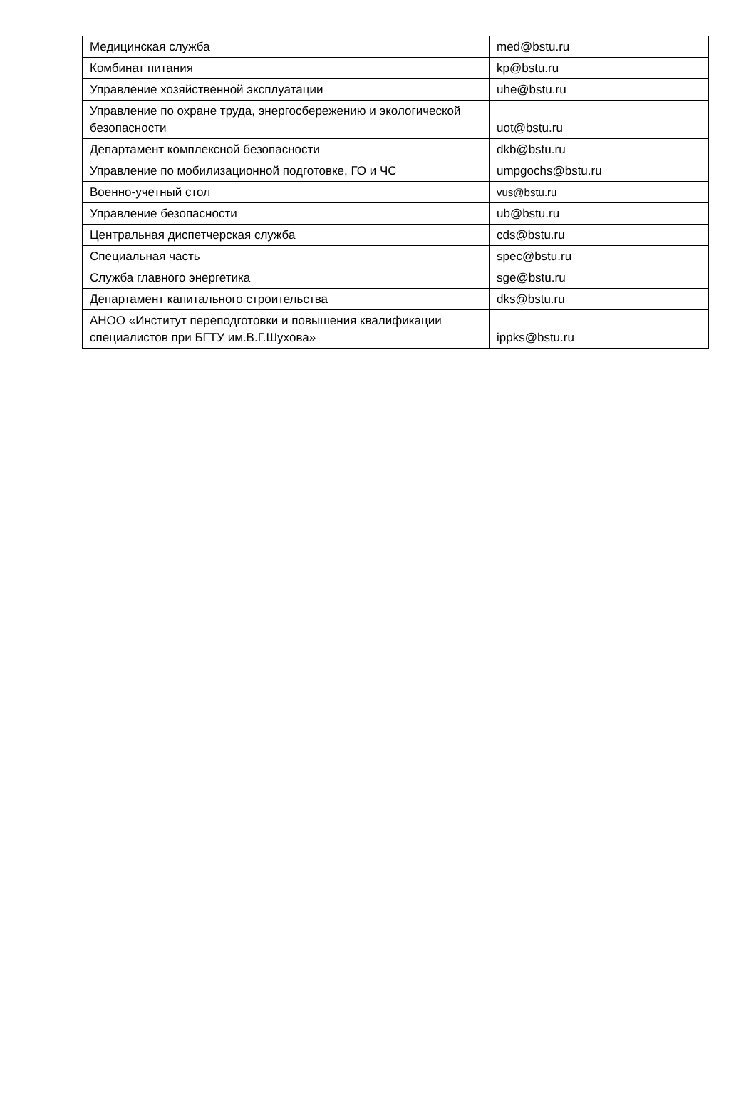| Медицинская служба | med@bstu.ru |
| Комбинат питания | kp@bstu.ru |
| Управление хозяйственной эксплуатации | uhe@bstu.ru |
| Управление по охране труда, энергосбережению и экологической безопасности | uot@bstu.ru |
| Департамент комплексной безопасности | dkb@bstu.ru |
| Управление по мобилизационной подготовке, ГО и ЧС | umpgochs@bstu.ru |
| Военно-учетный стол | vus@bstu.ru |
| Управление безопасности | ub@bstu.ru |
| Центральная диспетчерская служба | cds@bstu.ru |
| Специальная часть | spec@bstu.ru |
| Служба главного энергетика | sge@bstu.ru |
| Департамент капитального строительства | dks@bstu.ru |
| АНОО «Институт переподготовки и повышения квалификации специалистов при БГТУ им.В.Г.Шухова» | ippks@bstu.ru |